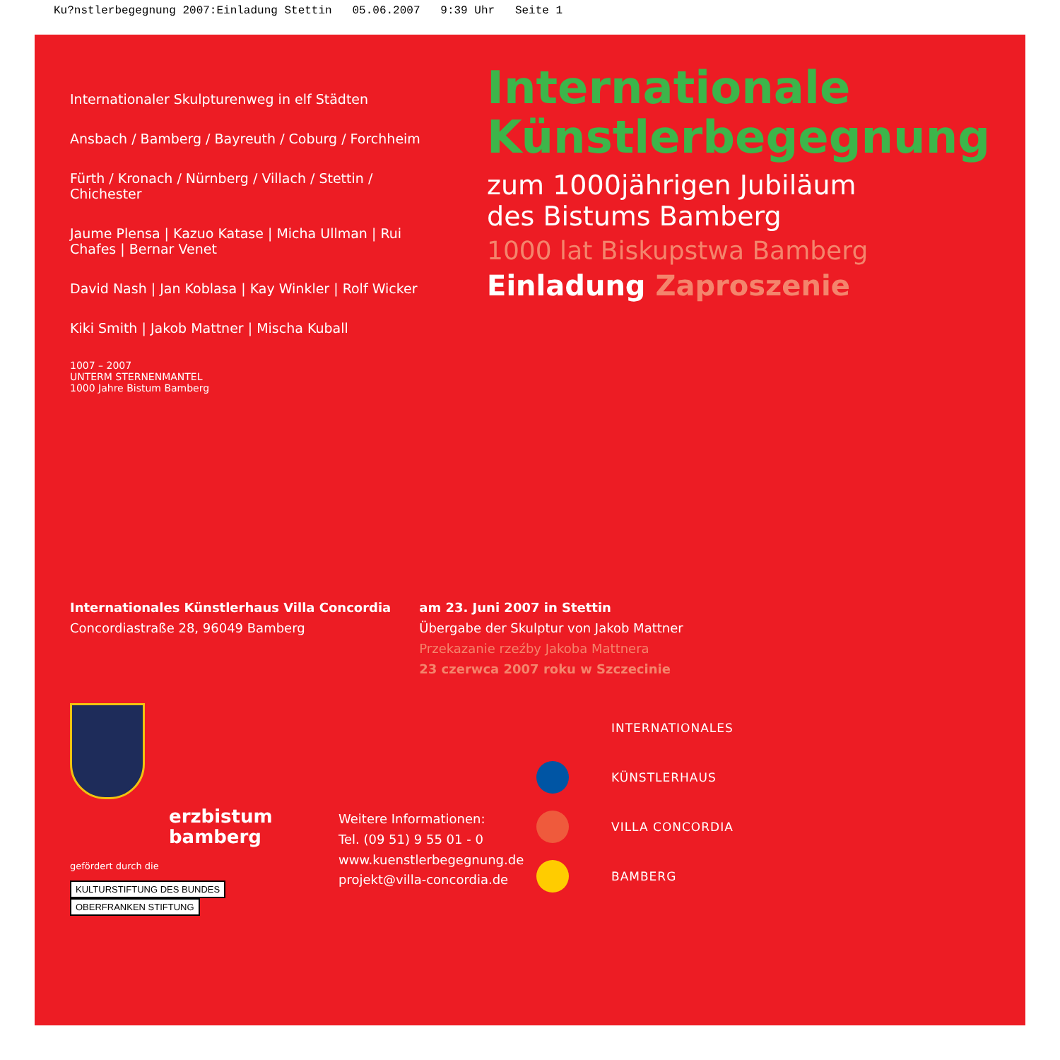Ku?nstlerbegegnung 2007:Einladung Stettin 05.06.2007 9:39 Uhr Seite 1
Internationaler Skulpturenweg in elf Städten
Ansbach / Bamberg / Bayreuth / Coburg / Forchheim
Fürth / Kronach / Nürnberg / Villach / Stettin / Chichester
Jaume Plensa | Kazuo Katase | Micha Ullman | Rui Chafes | Bernar Venet
David Nash | Jan Koblasa | Kay Winkler | Rolf Wicker
Kiki Smith | Jakob Mattner | Mischa Kuball
1007 – 2007
UNTERM STERNENMANTEL
1000 Jahre Bistum Bamberg
Internationale
Künstlerbegegnung
zum 1000jährigen Jubiläum
des Bistums Bamberg
1000 lat Biskupstwa Bamberg
Einladung Zaproszenie
Internationales Künstlerhaus Villa Concordia
Concordiastraße 28, 96049 Bamberg
am 23. Juni 2007 in Stettin
Übergabe der Skulptur von Jakob Mattner
Przekazanie rzeźby Jakoba Mattnera
23 czerwca 2007 roku w Szczecinie
erzbistum
bamberg
gefördert durch die
KULTURSTIFTUNG DES BUNDES OBERFRANKEN STIFTUNG
Weitere Informationen:
Tel. (09 51) 9 55 01 - 0
www.kuenstlerbegegnung.de
projekt@villa-concordia.de
INTERNATIONALES
KÜNSTLERHAUS
VILLA CONCORDIA
BAMBERG